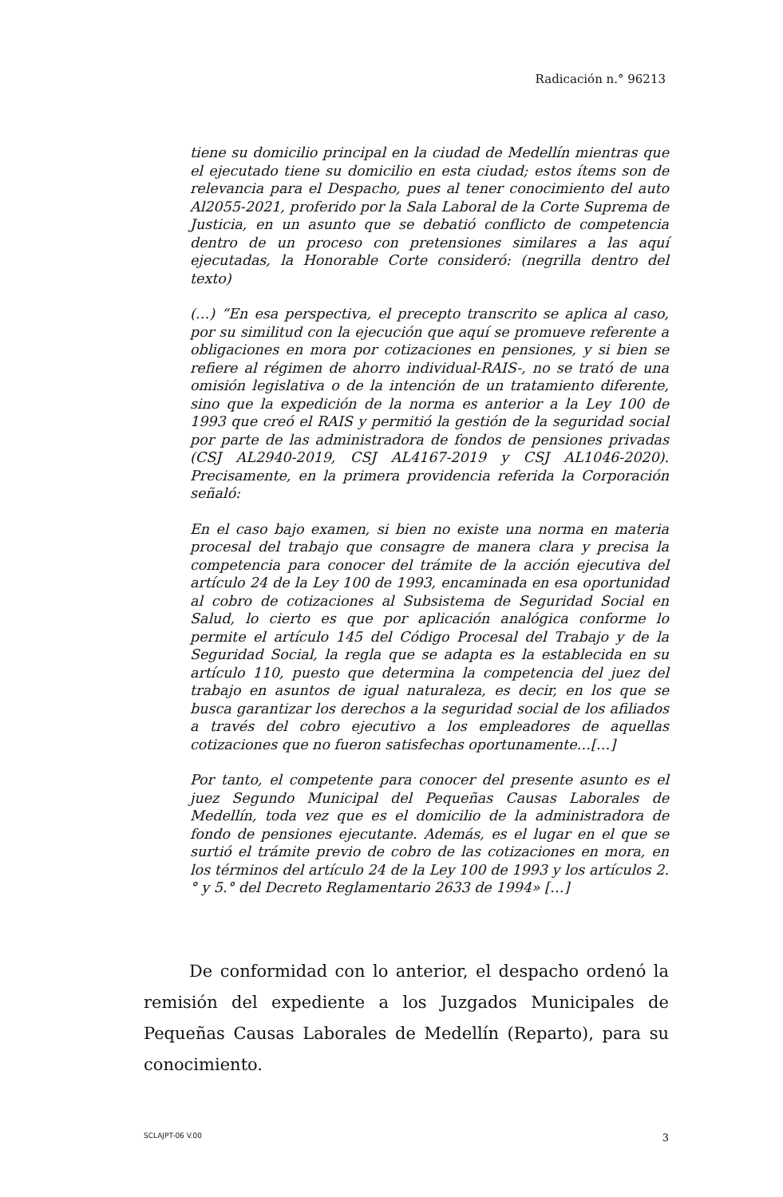Radicación n.° 96213
tiene su domicilio principal en la ciudad de Medellín mientras que el ejecutado tiene su domicilio en esta ciudad; estos ítems son de relevancia para el Despacho, pues al tener conocimiento del auto Al2055-2021, proferido por la Sala Laboral de la Corte Suprema de Justicia, en un asunto que se debatió conflicto de competencia dentro de un proceso con pretensiones similares a las aquí ejecutadas, la Honorable Corte consideró: (negrilla dentro del texto)
(…) “En esa perspectiva, el precepto transcrito se aplica al caso, por su similitud con la ejecución que aquí se promueve referente a obligaciones en mora por cotizaciones en pensiones, y si bien se refiere al régimen de ahorro individual-RAIS-, no se trató de una omisión legislativa o de la intención de un tratamiento diferente, sino que la expedición de la norma es anterior a la Ley 100 de 1993 que creó el RAIS y permitió la gestión de la seguridad social por parte de las administradora de fondos de pensiones privadas (CSJ AL2940-2019, CSJ AL4167-2019 y CSJ AL1046-2020). Precisamente, en la primera providencia referida la Corporación señaló:
En el caso bajo examen, si bien no existe una norma en materia procesal del trabajo que consagre de manera clara y precisa la competencia para conocer del trámite de la acción ejecutiva del artículo 24 de la Ley 100 de 1993, encaminada en esa oportunidad al cobro de cotizaciones al Subsistema de Seguridad Social en Salud, lo cierto es que por aplicación analógica conforme lo permite el artículo 145 del Código Procesal del Trabajo y de la Seguridad Social, la regla que se adapta es la establecida en su artículo 110, puesto que determina la competencia del juez del trabajo en asuntos de igual naturaleza, es decir, en los que se busca garantizar los derechos a la seguridad social de los afiliados a través del cobro ejecutivo a los empleadores de aquellas cotizaciones que no fueron satisfechas oportunamente…[…]
Por tanto, el competente para conocer del presente asunto es el juez Segundo Municipal del Pequeñas Causas Laborales de Medellín, toda vez que es el domicilio de la administradora de fondo de pensiones ejecutante. Además, es el lugar en el que se surtió el trámite previo de cobro de las cotizaciones en mora, en los términos del artículo 24 de la Ley 100 de 1993 y los artículos 2.° y 5.° del Decreto Reglamentario 2633 de 1994» […]
De conformidad con lo anterior, el despacho ordenó la remisión del expediente a los Juzgados Municipales de Pequeñas Causas Laborales de Medellín (Reparto), para su conocimiento.
SCLAJPT-06 V.00 3